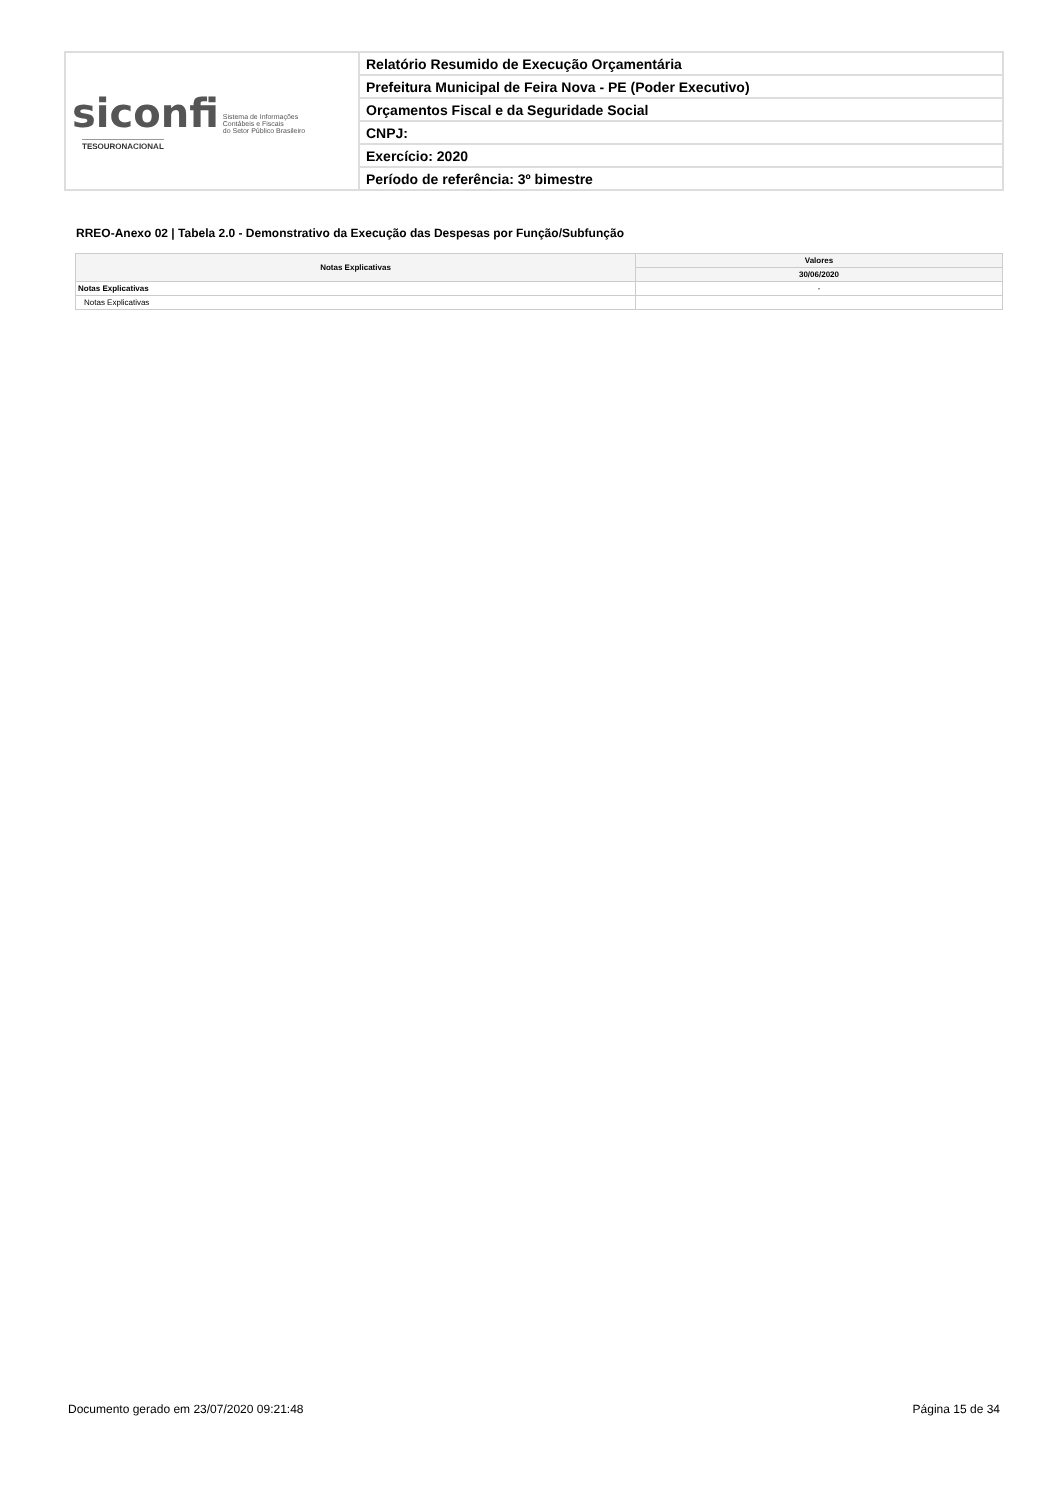| siconfi Sistema de Informações Contábeis e Fiscais do Setor Público Brasileiro TESOURONACIONAL | Relatório Resumido de Execução Orçamentária |
| | Prefeitura Municipal de Feira Nova - PE (Poder Executivo) |
| | Orçamentos Fiscal e da Seguridade Social |
| | CNPJ: |
| | Exercício: 2020 |
| | Período de referência: 3º bimestre |
RREO-Anexo 02 | Tabela 2.0 - Demonstrativo da Execução das Despesas por Função/Subfunção
| Notas Explicativas | Valores |
| --- | --- |
| | 30/06/2020 |
| Notas Explicativas | - |
| Notas Explicativas | |
Documento gerado em 23/07/2020 09:21:48 Página 15 de 34